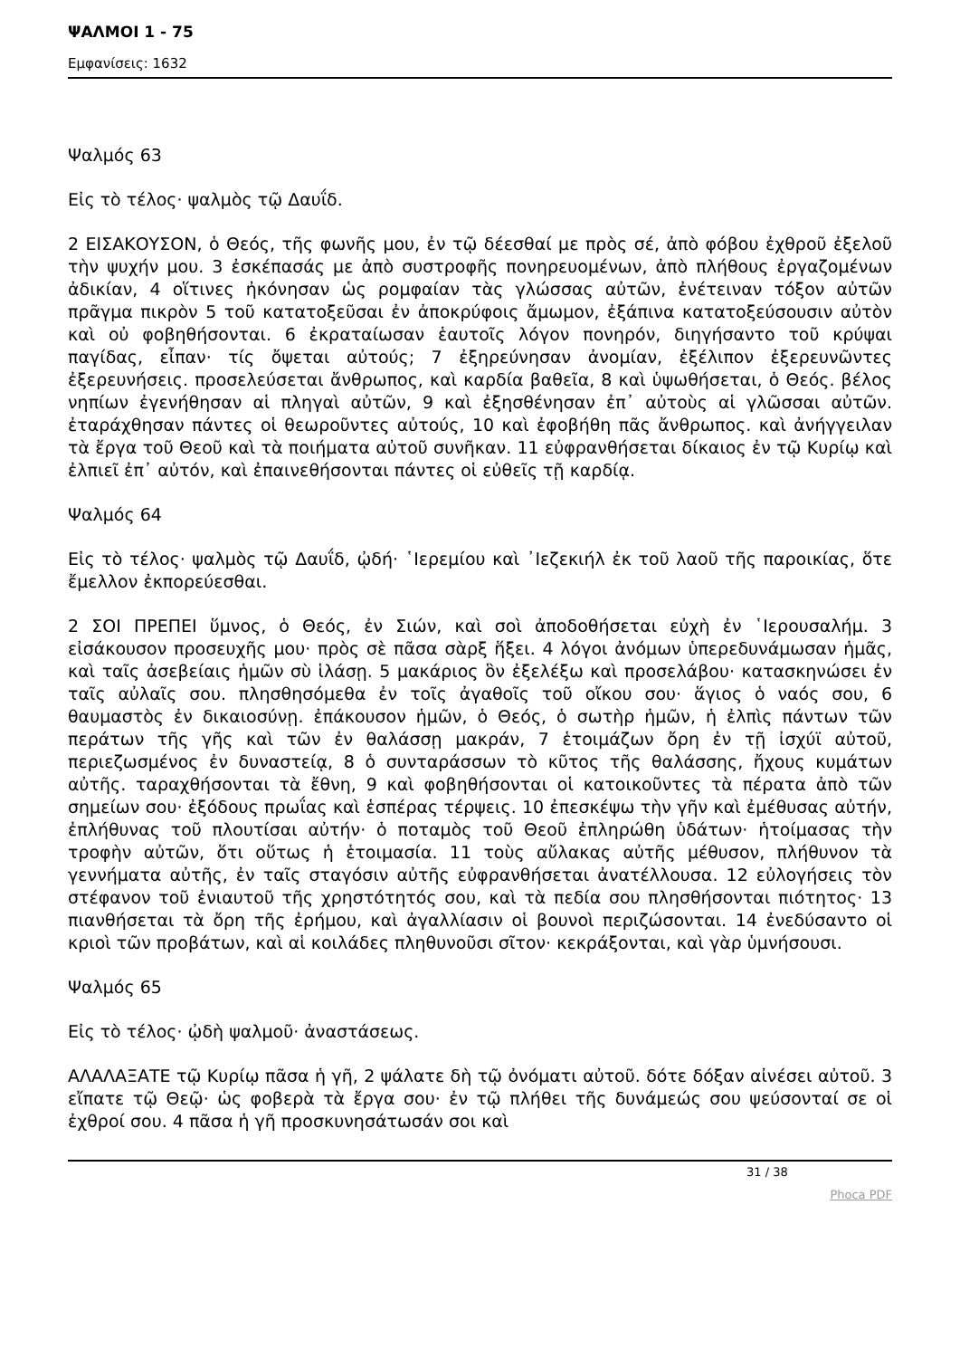ΨΑΛΜΟΙ 1 - 75
Εμφανίσεις: 1632
Ψαλμός 63
Εἰς τὸ τέλος· ψαλμὸς τῷ Δαυΐδ.
2 ΕΙΣΑΚΟΥΣΟΝ, ὁ Θεός, τῆς φωνῆς μου, ἐν τῷ δέεσθαί με πρὸς σέ, ἀπὸ φόβου ἐχθροῦ ἐξελοῦ τὴν ψυχήν μου. 3 ἐσκέπασάς με ἀπὸ συστροφῆς πονηρευομένων, ἀπὸ πλήθους ἐργαζομένων ἀδικίαν, 4 οἵτινες ἠκόνησαν ὡς ρομφαίαν τὰς γλώσσας αὐτῶν, ἐνέτειναν τόξον αὐτῶν πρᾶγμα πικρὸν 5 τοῦ κατατοξεῦσαι ἐν ἀποκρύφοις ἄμωμον, ἐξάπινα κατατοξεύσουσιν αὐτὸν καὶ οὐ φοβηθήσονται. 6 ἐκραταίωσαν ἑαυτοῖς λόγον πονηρόν, διηγήσαντο τοῦ κρύψαι παγίδας, εἶπαν· τίς ὄψεται αὐτούς; 7 ἐξηρεύνησαν ἀνομίαν, ἐξέλιπον ἐξερευνῶντες ἐξερευνήσεις. προσελεύσεται ἄνθρωπος, καὶ καρδία βαθεῖα, 8 καὶ ὑψωθήσεται, ὁ Θεός. βέλος νηπίων ἐγενήθησαν αἱ πληγαὶ αὐτῶν, 9 καὶ ἐξησθένησαν ἐπ᾿ αὐτοὺς αἱ γλῶσσαι αὐτῶν. ἐταράχθησαν πάντες οἱ θεωροῦντες αὐτούς, 10 καὶ ἐφοβήθη πᾶς ἄνθρωπος. καὶ ἀνήγγειλαν τὰ ἔργα τοῦ Θεοῦ καὶ τὰ ποιήματα αὐτοῦ συνῆκαν. 11 εὐφρανθήσεται δίκαιος ἐν τῷ Κυρίῳ καὶ ἐλπιεῖ ἐπ᾿ αὐτόν, καὶ ἐπαινεθήσονται πάντες οἱ εὐθεῖς τῇ καρδίᾳ.
Ψαλμός 64
Εἰς τὸ τέλος· ψαλμὸς τῷ Δαυΐδ, ᾠδή· ῾Ιερεμίου καὶ ᾿Ιεζεκιήλ ἐκ τοῦ λαοῦ τῆς παροικίας, ὅτε ἔμελλον ἐκπορεύεσθαι.
2 ΣΟΙ ΠΡΕΠΕΙ ὕμνος, ὁ Θεός, ἐν Σιών, καὶ σοὶ ἀποδοθήσεται εὐχὴ ἐν ῾Ιερουσαλήμ. 3 εἰσάκουσον προσευχῆς μου· πρὸς σὲ πᾶσα σὰρξ ἥξει. 4 λόγοι ἀνόμων ὑπερεδυνάμωσαν ἡμᾶς, καὶ ταῖς ἀσεβείαις ἡμῶν σὺ ἱλάσῃ. 5 μακάριος ὃν ἐξελέξω καὶ προσελάβου· κατασκηνώσει ἐν ταῖς αὐλαῖς σου. πλησθησόμεθα ἐν τοῖς ἀγαθοῖς τοῦ οἴκου σου· ἅγιος ὁ ναός σου, 6 θαυμαστὸς ἐν δικαιοσύνῃ. ἐπάκουσον ἡμῶν, ὁ Θεός, ὁ σωτὴρ ἡμῶν, ἡ ἐλπὶς πάντων τῶν περάτων τῆς γῆς καὶ τῶν ἐν θαλάσσῃ μακράν, 7 ἑτοιμάζων ὄρη ἐν τῇ ἰσχύϊ αὐτοῦ, περιεζωσμένος ἐν δυναστείᾳ, 8 ὁ συνταράσσων τὸ κῦτος τῆς θαλάσσης, ἤχους κυμάτων αὐτῆς. ταραχθήσονται τὰ ἔθνη, 9 καὶ φοβηθήσονται οἱ κατοικοῦντες τὰ πέρατα ἀπὸ τῶν σημείων σου· ἐξόδους πρωΐας καὶ ἑσπέρας τέρψεις. 10 ἐπεσκέψω τὴν γῆν καὶ ἐμέθυσας αὐτήν, ἐπλήθυνας τοῦ πλουτίσαι αὐτήν· ὁ ποταμὸς τοῦ Θεοῦ ἐπληρώθη ὑδάτων· ἡτοίμασας τὴν τροφὴν αὐτῶν, ὅτι οὕτως ἡ ἑτοιμασία. 11 τοὺς αὔλακας αὐτῆς μέθυσον, πλήθυνον τὰ γεννήματα αὐτῆς, ἐν ταῖς σταγόσιν αὐτῆς εὐφρανθήσεται ἀνατέλλουσα. 12 εὐλογήσεις τὸν στέφανον τοῦ ἐνιαυτοῦ τῆς χρηστότητός σου, καὶ τὰ πεδία σου πλησθήσονται πιότητος· 13 πιανθήσεται τὰ ὄρη τῆς ἐρήμου, καὶ ἀγαλλίασιν οἱ βουνοὶ περιζώσονται. 14 ἐνεδύσαντο οἱ κριοὶ τῶν προβάτων, καὶ αἱ κοιλάδες πληθυνοῦσι σῖτον· κεκράξονται, καὶ γὰρ ὑμνήσουσι.
Ψαλμός 65
Εἰς τὸ τέλος· ᾠδὴ ψαλμοῦ· ἀναστάσεως.
ΑΛΑΛΑΞΑΤΕ τῷ Κυρίῳ πᾶσα ἡ γῆ, 2 ψάλατε δὴ τῷ ὀνόματι αὐτοῦ. δότε δόξαν αἰνέσει αὐτοῦ. 3 εἴπατε τῷ Θεῷ· ὡς φοβερὰ τὰ ἔργα σου· ἐν τῷ πλήθει τῆς δυνάμεώς σου ψεύσονταί σε οἱ ἐχθροί σου. 4 πᾶσα ἡ γῆ προσκυνησάτωσάν σοι καὶ
31 / 38
Phoca PDF